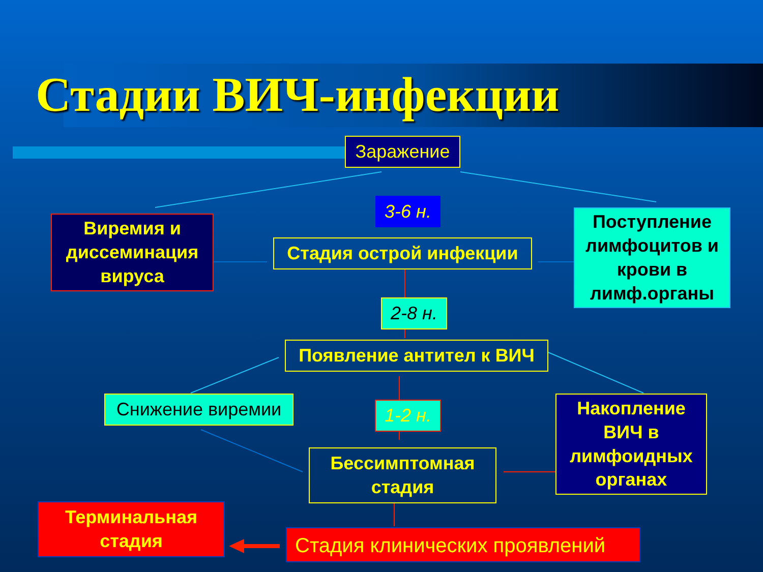Стадии ВИЧ-инфекции
Заражение
3-6 н.
Виремия и диссеминация вируса
Стадия острой инфекции
Поступление лимфоцитов и крови в лимф.органы
2-8 н.
Появление антител к ВИЧ
Снижение виремии 1-2 н.
Накопление ВИЧ в лимфоидных органах
Бессимптомная стадия
Терминальная стадия
Стадия клинических проявлений